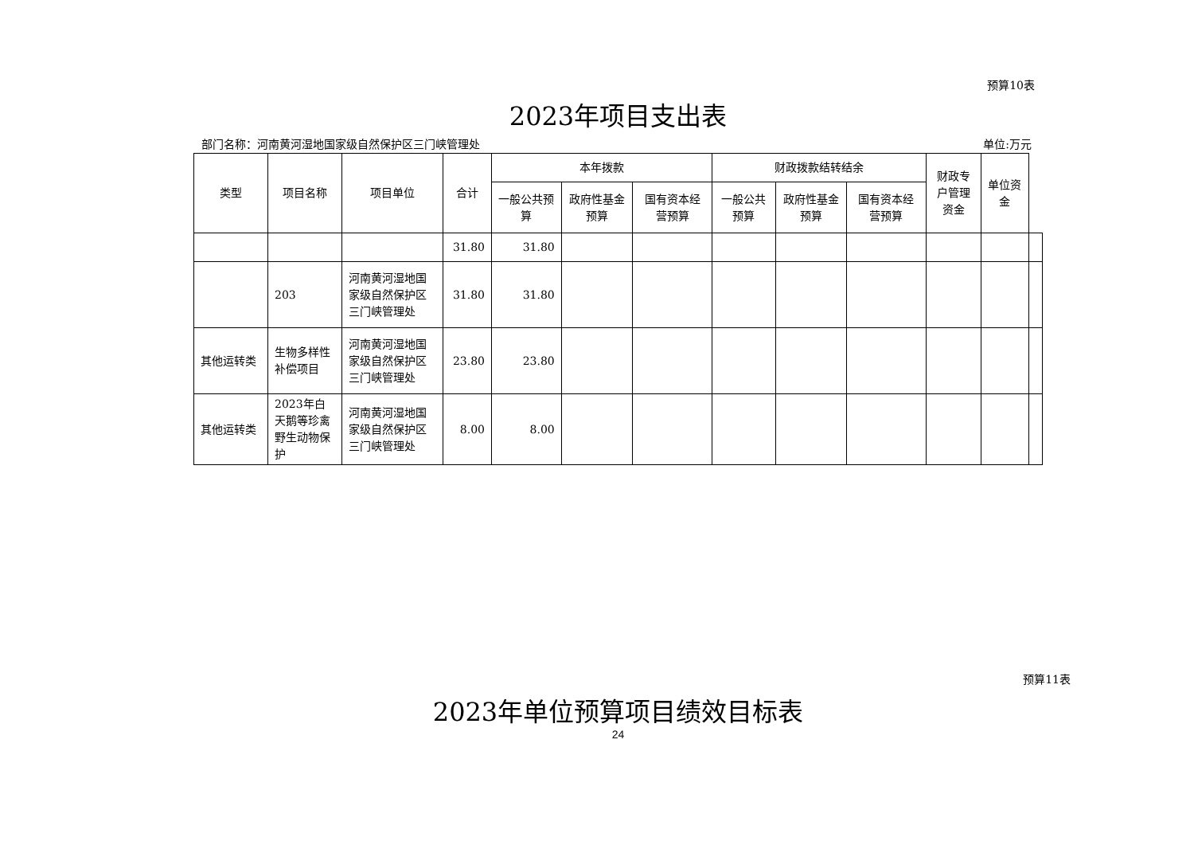预算10表
2023年项目支出表
部门名称：河南黄河湿地国家级自然保护区三门峡管理处 单位:万元
| 类型 | 项目名称 | 项目单位 | 合计 | 本年拨款 | | | 财政拨款结转结余 | | | 财政专户管理资金 | 单位资金 | |
| --- | --- | --- | --- | --- | --- | --- | --- | --- | --- | --- | --- | --- |
| | | | | 一般公共预算 | 政府性基金预算 | 国有资本经营预算 | 一般公共预算 | 政府性基金预算 | 国有资本经营预算 | | | |
| | | | 31.80 | 31.80 | | | | | | | | |
| | 203 | 河南黄河湿地国家级自然保护区三门峡管理处 | 31.80 | 31.80 | | | | | | | | |
| 其他运转类 | 生物多样性补偿项目 | 河南黄河湿地国家级自然保护区三门峡管理处 | 23.80 | 23.80 | | | | | | | | |
| 其他运转类 | 2023年白天鹅等珍禽野生动物保护 | 河南黄河湿地国家级自然保护区三门峡管理处 | 8.00 | 8.00 | | | | | | | | |
预算11表
2023年单位预算项目绩效目标表
24